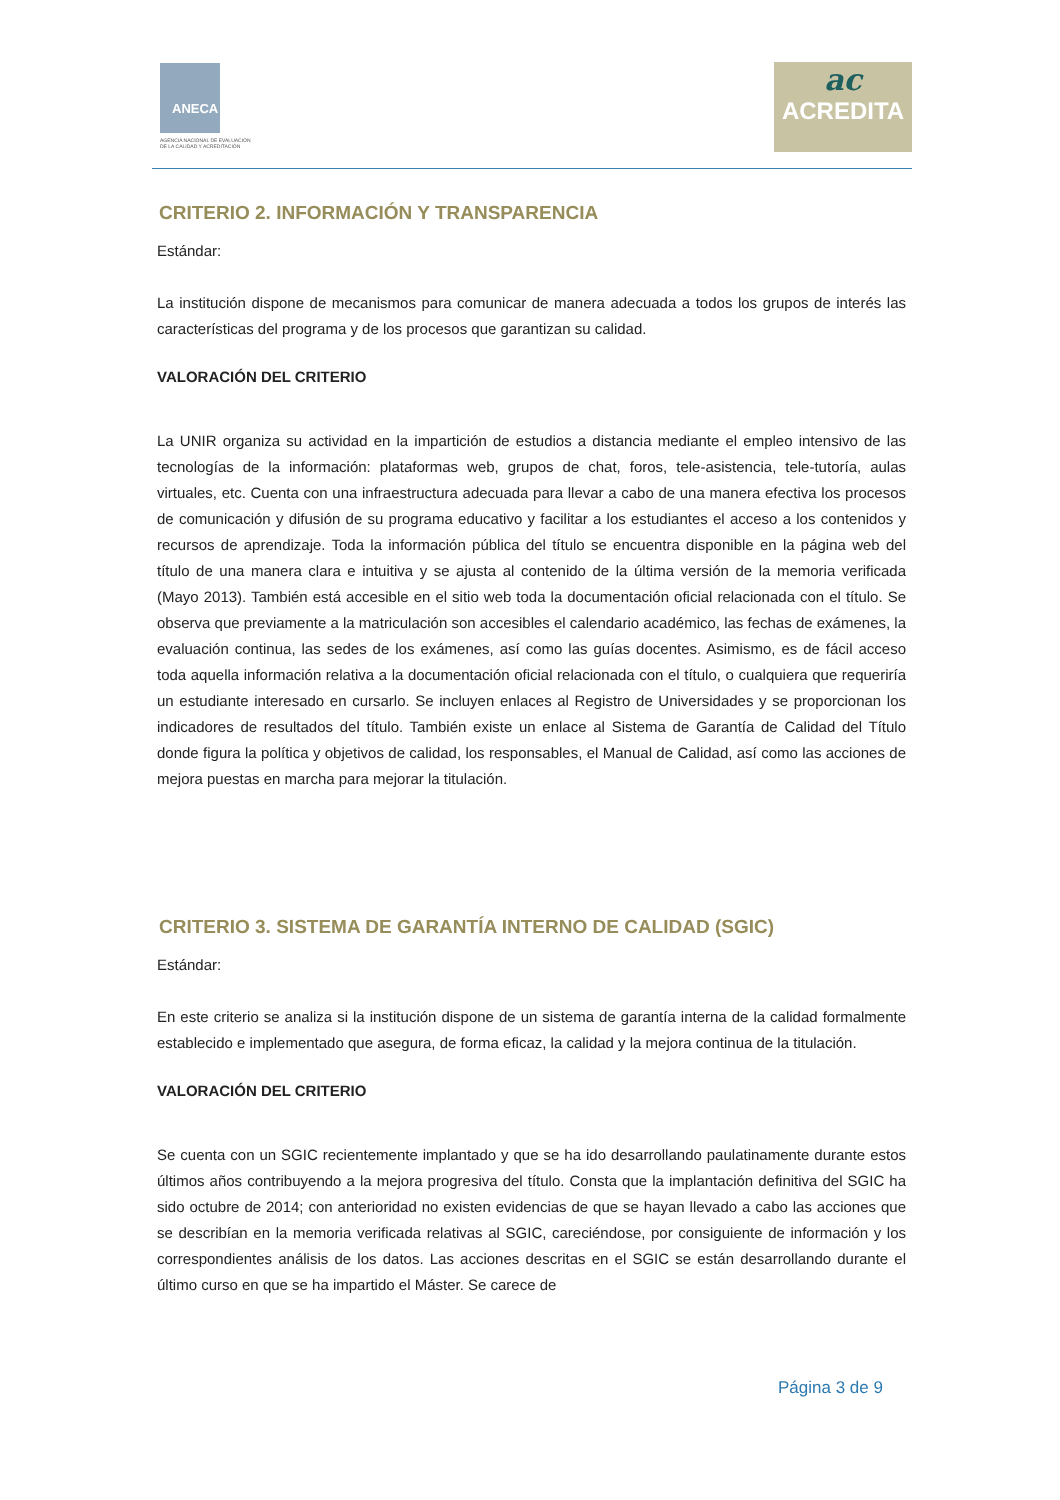ANECA
AGENCIA NACIONAL DE EVALUACIÓN
DE LA CALIDAD Y ACREDITACIÓN
ac
ACREDITA
CRITERIO 2. INFORMACIÓN Y TRANSPARENCIA
Estándar:
La institución dispone de mecanismos para comunicar de manera adecuada a todos los grupos de interés las características del programa y de los procesos que garantizan su calidad.
VALORACIÓN DEL CRITERIO
La UNIR organiza su actividad en la impartición de estudios a distancia mediante el empleo intensivo de las tecnologías de la información: plataformas web, grupos de chat, foros, tele-asistencia, tele-tutoría, aulas virtuales, etc. Cuenta con una infraestructura adecuada para llevar a cabo de una manera efectiva los procesos de comunicación y difusión de su programa educativo y facilitar a los estudiantes el acceso a los contenidos y recursos de aprendizaje. Toda la información pública del título se encuentra disponible en la página web del título de una manera clara e intuitiva y se ajusta al contenido de la última versión de la memoria verificada (Mayo 2013). También está accesible en el sitio web toda la documentación oficial relacionada con el título. Se observa que previamente a la matriculación son accesibles el calendario académico, las fechas de exámenes, la evaluación continua, las sedes de los exámenes, así como las guías docentes. Asimismo, es de fácil acceso toda aquella información relativa a la documentación oficial relacionada con el título, o cualquiera que requeriría un estudiante interesado en cursarlo. Se incluyen enlaces al Registro de Universidades y se proporcionan los indicadores de resultados del título. También existe un enlace al Sistema de Garantía de Calidad del Título donde figura la política y objetivos de calidad, los responsables, el Manual de Calidad, así como las acciones de mejora puestas en marcha para mejorar la titulación.
CRITERIO 3. SISTEMA DE GARANTÍA INTERNO DE CALIDAD (SGIC)
Estándar:
En este criterio se analiza si la institución dispone de un sistema de garantía interna de la calidad formalmente establecido e implementado que asegura, de forma eficaz, la calidad y la mejora continua de la titulación.
VALORACIÓN DEL CRITERIO
Se cuenta con un SGIC recientemente implantado y que se ha ido desarrollando paulatinamente durante estos últimos años contribuyendo a la mejora progresiva del título. Consta que la implantación definitiva del SGIC ha sido octubre de 2014; con anterioridad no existen evidencias de que se hayan llevado a cabo las acciones que se describían en la memoria verificada relativas al SGIC, careciéndose, por consiguiente de información y los correspondientes análisis de los datos. Las acciones descritas en el SGIC se están desarrollando durante el último curso en que se ha impartido el Máster. Se carece de
Página 3 de 9